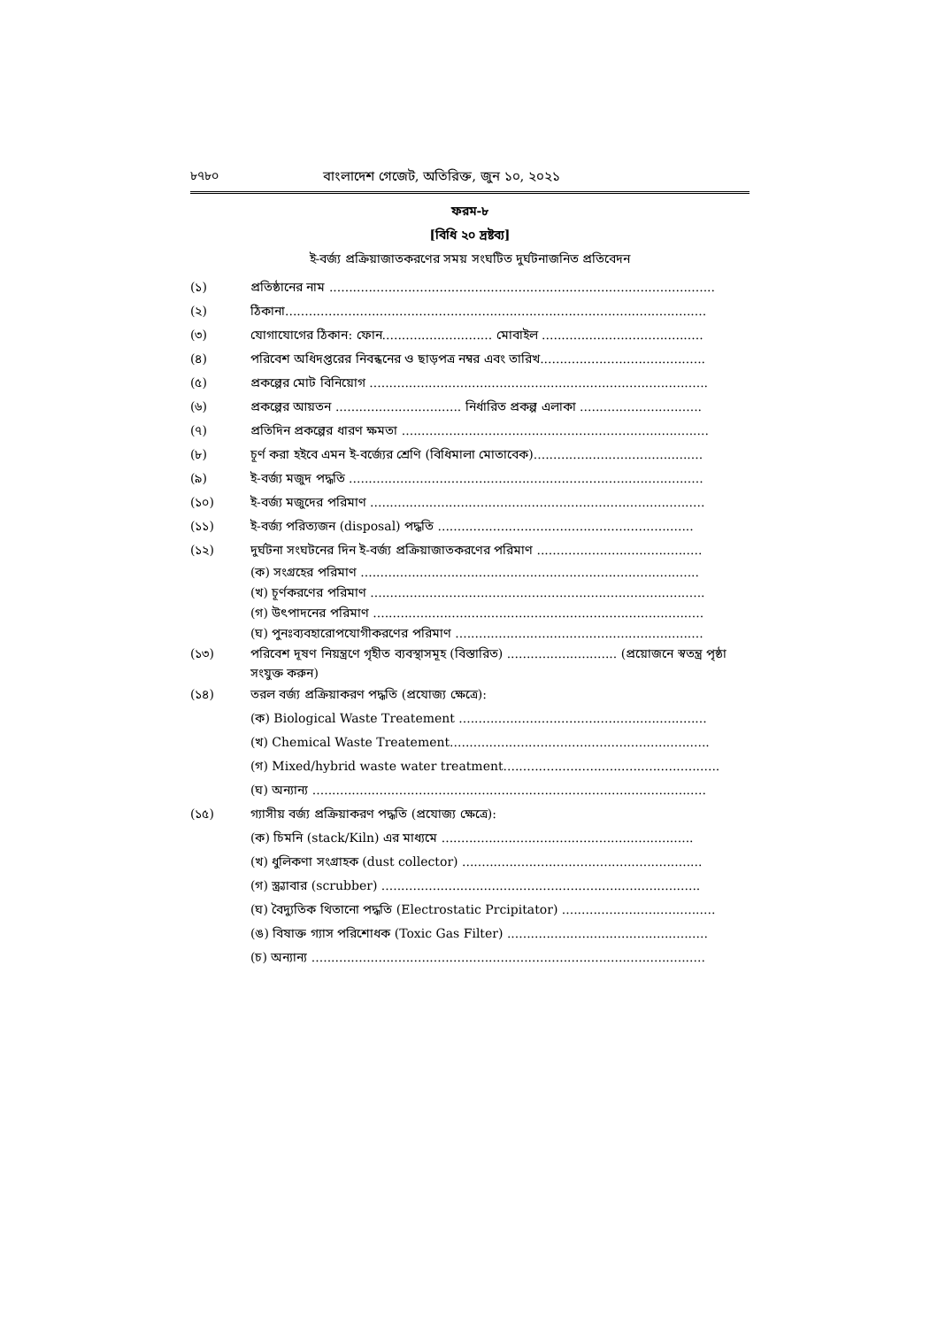৮৭৮০ বাংলাদেশ গেজেট, অতিরিক্ত, জুন ১০, ২০২১
ফরম-৮
[বিধি ২০ দ্রষ্টব্য]
ই-বর্জ্য প্রক্রিয়াজাতকরণের সময় সংঘটিত দুর্ঘটনাজনিত প্রতিবেদন
(১) প্রতিষ্ঠানের নাম ..................................................................................................
(২) ঠিকানা...........................................................................................................
(৩) যোগাযোগের ঠিকান: ফোন............................ মোবাইল .........................................
(৪) পরিবেশ অধিদপ্তরের নিবন্ধনের ও ছাড়পত্র নম্বর এবং তারিখ..........................................
(৫) প্রকল্পের মোট বিনিয়োগ ......................................................................................
(৬) প্রকল্পের আয়তন ................................ নির্ধারিত প্রকল্প এলাকা ...............................
(৭) প্রতিদিন প্রকল্পের ধারণ ক্ষমতা ..............................................................................
(৮) চূর্ণ করা হইবে এমন ই-বর্জ্যের শ্রেণি (বিধিমালা মোতাবেক)...........................................
(৯) ই-বর্জ্য মজুদ পদ্ধতি ..........................................................................................
(১০) ই-বর্জ্য মজুদের পরিমাণ .....................................................................................
(১১) ই-বর্জ্য পরিত্যজন (disposal) পদ্ধতি .................................................................
(১২) দুর্ঘটনা সংঘটনের দিন ই-বর্জ্য প্রক্রিয়াজাতকরণের পরিমাণ ..........................................
(ক) সংগ্রহের পরিমাণ ......................................................................................
(খ) চূর্ণকরণের পরিমাণ .....................................................................................
(গ) উৎপাদনের পরিমাণ ....................................................................................
(ঘ) পুনঃব্যবহারোপযোগীকরণের পরিমাণ ...............................................................
(১৩) পরিবেশ দূষণ নিয়ন্ত্রণে গৃহীত ব্যবস্থাসমূহ (বিস্তারিত) ............................ (প্রয়োজনে স্বতন্ত্র পৃষ্ঠা সংযুক্ত করুন)
(১৪) তরল বর্জ্য প্রক্রিয়াকরণ পদ্ধতি (প্রযোজ্য ক্ষেত্রে):
(ক) Biological Waste Treatement ...............................................................
(খ) Chemical Waste Treatement..................................................................
(গ) Mixed/hybrid waste water treatment.......................................................
(ঘ) অন্যান্য ....................................................................................................
(১৫) গ্যাসীয় বর্জ্য প্রক্রিয়াকরণ পদ্ধতি (প্রযোজ্য ক্ষেত্রে):
(ক) চিমনি (stack/Kiln) এর মাধ্যমে ................................................................
(খ) ধুলিকণা সংগ্রাহক (dust collector) .............................................................
(গ) স্ক্র্যাবার (scrubber) .................................................................................
(ঘ) বৈদ্যুতিক থিতানো পদ্ধতি (Electrostatic Prcipitator) .......................................
(ঙ) বিষাক্ত গ্যাস পরিশোধক (Toxic Gas Filter) ...................................................
(চ) অন্যান্য ....................................................................................................